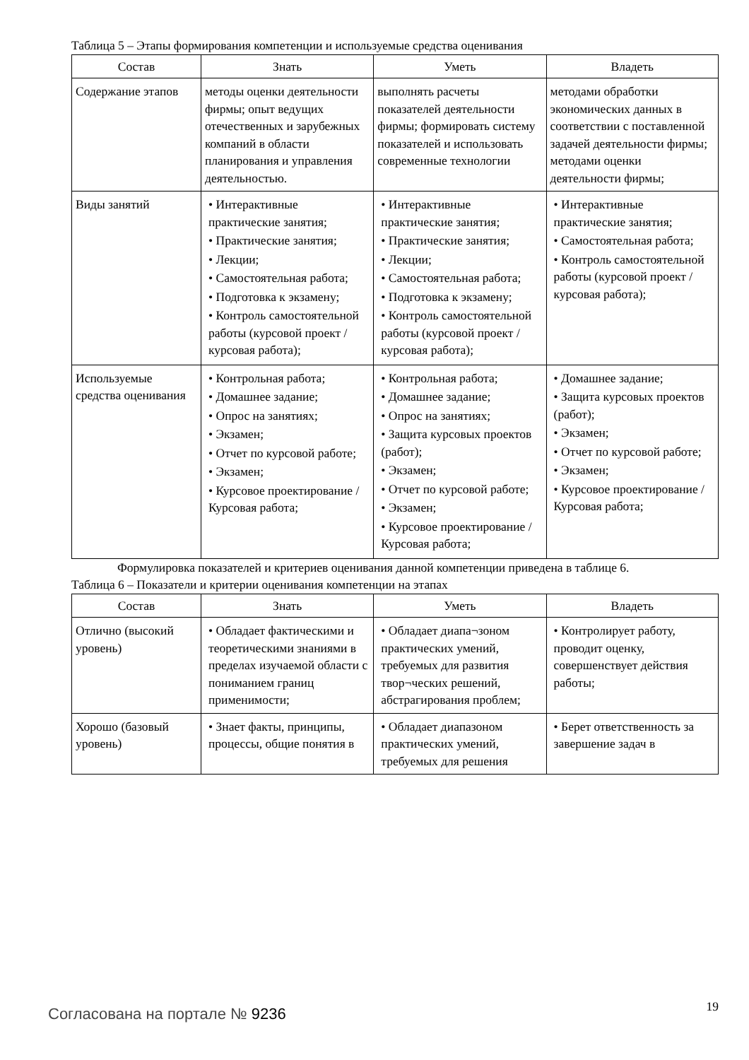Таблица 5 – Этапы формирования компетенции и используемые средства оценивания
| Состав | Знать | Уметь | Владеть |
| --- | --- | --- | --- |
| Содержание этапов | методы оценки деятельности фирмы; опыт ведущих отечественных и зарубежных компаний в области планирования и управления деятельностью. | выполнять расчеты показателей деятельности фирмы; формировать систему показателей и использовать современные технологии | методами обработки экономических данных в соответствии с поставленной задачей деятельности фирмы; методами оценки деятельности фирмы; |
| Виды занятий | • Интерактивные практические занятия; • Практические занятия; • Лекции; • Самостоятельная работа; • Подготовка к экзамену; • Контроль самостоятельной работы (курсовой проект / курсовая работа); | • Интерактивные практические занятия; • Практические занятия; • Лекции; • Самостоятельная работа; • Подготовка к экзамену; • Контроль самостоятельной работы (курсовой проект / курсовая работа); | • Интерактивные практические занятия; • Самостоятельная работа; • Контроль самостоятельной работы (курсовой проект / курсовая работа); |
| Используемые средства оценивания | • Контрольная работа; • Домашнее задание; • Опрос на занятиях; • Экзамен; • Отчет по курсовой работе; • Экзамен; • Курсовое проектирование / Курсовая работа; | • Контрольная работа; • Домашнее задание; • Опрос на занятиях; • Защита курсовых проектов (работ); • Экзамен; • Отчет по курсовой работе; • Экзамен; • Курсовое проектирование / Курсовая работа; | • Домашнее задание; • Защита курсовых проектов (работ); • Экзамен; • Отчет по курсовой работе; • Экзамен; • Курсовое проектирование / Курсовая работа; |
Формулировка показателей и критериев оценивания данной компетенции приведена в таблице 6.
Таблица 6 – Показатели и критерии оценивания компетенции на этапах
| Состав | Знать | Уметь | Владеть |
| --- | --- | --- | --- |
| Отлично (высокий уровень) | • Обладает фактическими и теоретическими знаниями в пределах изучаемой области с пониманием границ применимости; | • Обладает диапа¬зоном практических умений, требуемых для развития твор¬ческих решений, абстрагирования проблем; | • Контролирует работу, проводит оценку, совершенствует действия работы; |
| Хорошо (базовый уровень) | • Знает факты, принципы, процессы, общие понятия в | • Обладает диапазоном практических умений, требуемых для решения | • Берет ответственность за завершение задач в |
Согласована на портале № 9236 19